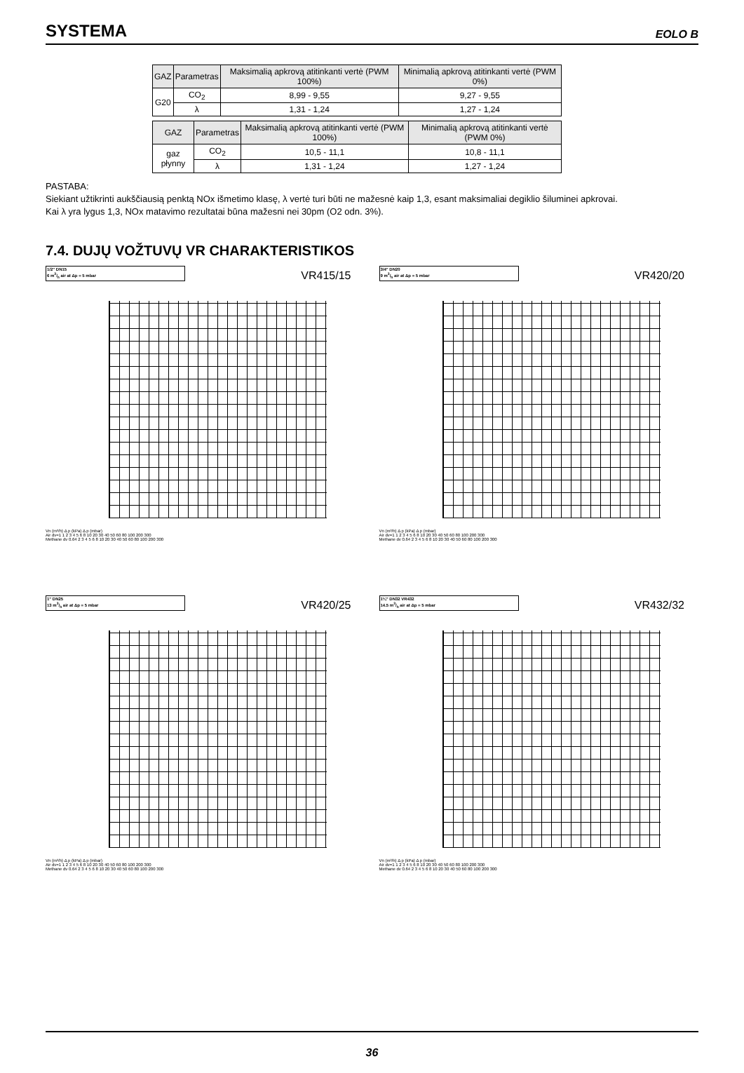SYSTEMA
EOLO B
| GAZ | Parametras | Maksimalią apkrovą atitinkanti vertė (PWM 100%) | Minimalią apkrovą atitinkanti vertė (PWM 0%) |
| --- | --- | --- | --- |
| G20 | CO<sub>2</sub> | 8,99 - 9,55 | 9,27 - 9,55 |
| | λ | 1,31 - 1,24 | 1,27 - 1,24 |
| GAZ | Parametras | Maksimalią apkrovą atitinkanti vertė (PWM 100%) | Minimalią apkrovą atitinkanti vertė (PWM 0%) |
| --- | --- | --- | --- |
| gaz płynny | CO<sub>2</sub> | 10,5 - 11,1 | 10,8 - 11,1 |
| | λ | 1,31 - 1,24 | 1,27 - 1,24 |
PASTABA:
Siekiant užtikrinti aukščiausią penktą NOx išmetimo klasę, λ vertė turi būti ne mažesnė kaip 1,3, esant maksimaliai degiklio šiluminei apkrovai.
Kai λ yra lygus 1,3, NOx matavimo rezultatai būna mažesni nei 30pm (O2 odn. 3%).
7.4. DUJŲ VOŽTUVŲ VR CHARAKTERISTIKOS
1/2" DN15
6 m3/h air at Δp = 5 mbar
VR415/15
Vn (m³/h) Δ p (kPa) Δ p (mbar)
Air dv=1 1 2 3 4 5 6 8 10 20 30 40 50 60 80 100 200 300
Methane dv 0.64 2 3 4 5 6 8 10 20 30 40 50 60 80 100 200 300
3/4" DN20
9 m3/h air at Δp = 5 mbar
VR420/20
Vn (m³/h) Δ p (kPa) Δ p (mbar)
Air dv=1 1 2 3 4 5 6 8 10 20 30 40 50 60 80 100 200 300
Methane dv 0.64 2 3 4 5 6 8 10 20 30 40 50 60 80 100 200 300
1" DN25
13 m3/h air at Δp = 5 mbar
VR420/25
Vn (m³/h) Δ p (kPa) Δ p (mbar)
Air dv=1 1 2 3 4 5 6 8 10 20 30 40 50 60 80 100 200 300
Methane dv 0.64 2 3 4 5 6 8 10 20 30 40 50 60 80 100 200 300
1¼" DN32 VR432
14.5 m3/h air at Δp = 5 mbar
VR432/32
Vn (m³/h) Δ p (kPa) Δ p (mbar)
Air dv=1 1 2 3 4 5 6 8 10 20 30 40 50 60 80 100 200 300
Methane dv 0.64 2 3 4 5 6 8 10 20 30 40 50 60 80 100 200 300
36